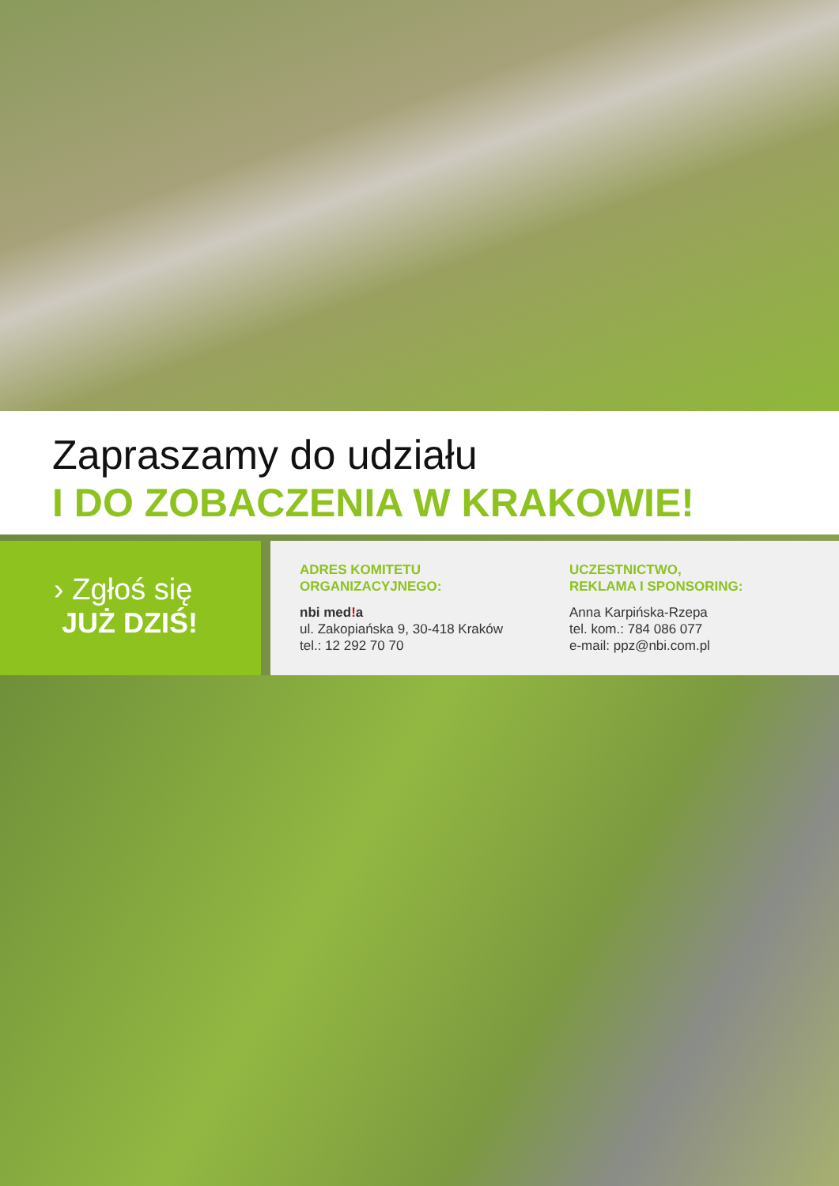Zapraszamy do udziału
I DO ZOBACZENIA W KRAKOWIE!
› Zgłoś się
JUŻ DZIŚ!
ADRES KOMITETU
ORGANIZACYJNEGO:
nbi med!a
ul. Zakopiańska 9, 30-418 Kraków
tel.: 12 292 70 70
UCZESTNICTWO,
REKLAMA I SPONSORING:
Anna Karpińska-Rzepa
tel. kom.: 784 086 077
e-mail: ppz@nbi.com.pl